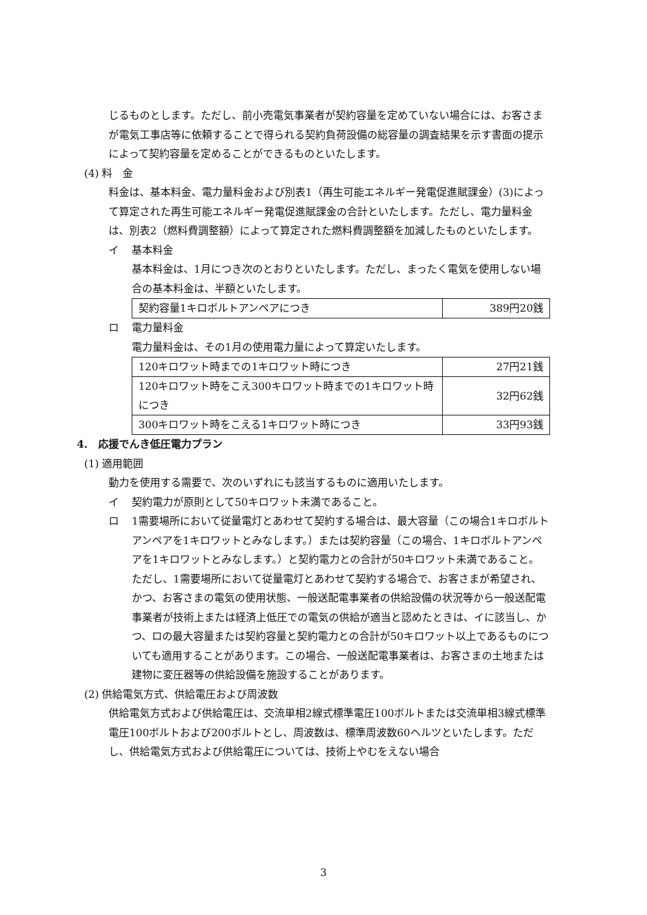じるものとします。ただし、前小売電気事業者が契約容量を定めていない場合には、お客さまが電気工事店等に依頼することで得られる契約負荷設備の総容量の調査結果を示す書面の提示によって契約容量を定めることができるものといたします。
(4) 料　金
料金は、基本料金、電力量料金および別表1（再生可能エネルギー発電促進賦課金）(3)によって算定された再生可能エネルギー発電促進賦課金の合計といたします。ただし、電力量料金は、別表2（燃料費調整額）によって算定された燃料費調整額を加減したものといたします。
イ 基本料金
基本料金は、1月につき次のとおりといたします。ただし、まったく電気を使用しない場合の基本料金は、半額といたします。
| 契約容量1キロボルトアンペアにつき | 389円20銭 |
ロ 電力量料金
電力量料金は、その1月の使用電力量によって算定いたします。
| 120キロワット時までの1キロワット時につき | 27円21銭 |
| 120キロワット時をこえ300キロワット時までの1キロワット時につき | 32円62銭 |
| 300キロワット時をこえる1キロワット時につき | 33円93銭 |
4.　応援でんき低圧電力プラン
(1) 適用範囲
動力を使用する需要で、次のいずれにも該当するものに適用いたします。
イ 契約電力が原則として50キロワット未満であること。
ロ 1需要場所において従量電灯とあわせて契約する場合は、最大容量（この場合1キロボルトアンペアを1キロワットとみなします。）または契約容量（この場合、1キロボルトアンペアを1キロワットとみなします。）と契約電力との合計が50キロワット未満であること。
ただし、1需要場所において従量電灯とあわせて契約する場合で、お客さまが希望され、かつ、お客さまの電気の使用状態、一般送配電事業者の供給設備の状況等から一般送配電事業者が技術上または経済上低圧での電気の供給が適当と認めたときは、イに該当し、かつ、ロの最大容量または契約容量と契約電力との合計が50キロワット以上であるものについても適用することがあります。この場合、一般送配電事業者は、お客さまの土地または建物に変圧器等の供給設備を施設することがあります。
(2) 供給電気方式、供給電圧および周波数
供給電気方式および供給電圧は、交流単相2線式標準電圧100ボルトまたは交流単相3線式標準電圧100ボルトおよび200ボルトとし、周波数は、標準周波数60ヘルツといたします。ただし、供給電気方式および供給電圧については、技術上やむをえない場合
3